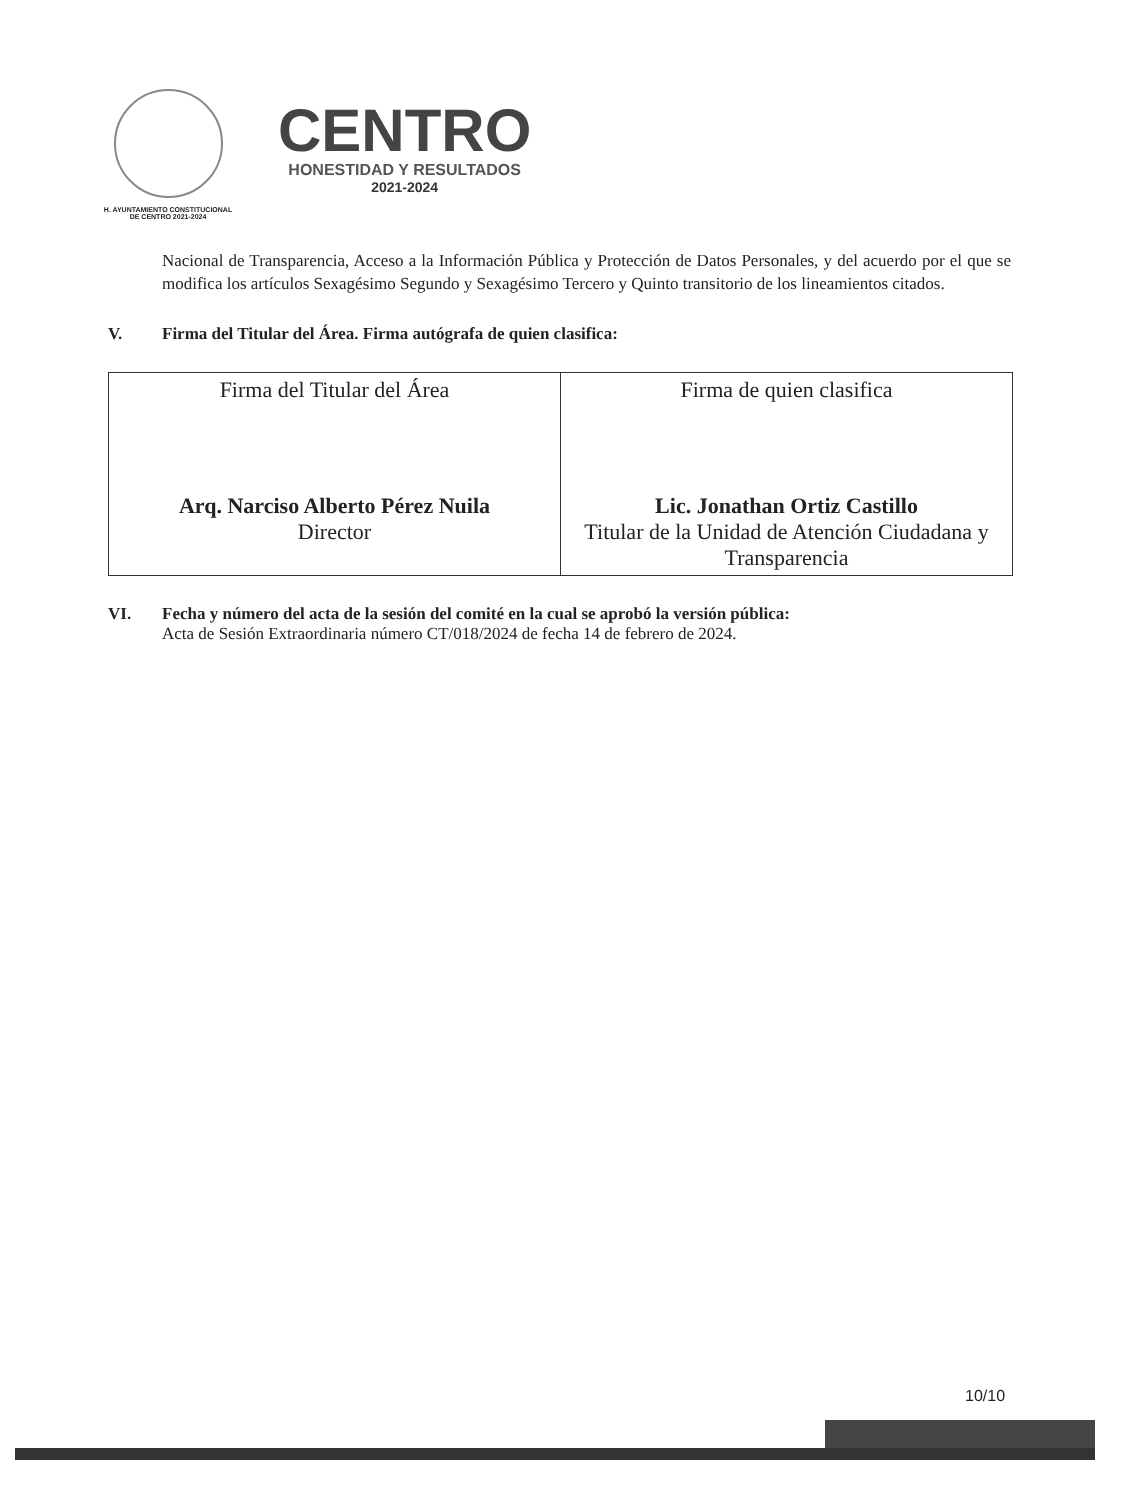H. AYUNTAMIENTO CONSTITUCIONAL
DE CENTRO 2021-2024
CENTRO
HONESTIDAD Y RESULTADOS
2021-2024
Nacional de Transparencia, Acceso a la Información Pública y Protección de Datos Personales, y del acuerdo por el que se modifica los artículos Sexagésimo Segundo y Sexagésimo Tercero y Quinto transitorio de los lineamientos citados.
V. Firma del Titular del Área. Firma autógrafa de quien clasifica:
| Firma del Titular del Área Arq. Narciso Alberto Pérez Nuila Director | Firma de quien clasifica Lic. Jonathan Ortiz Castillo Titular de la Unidad de Atención Ciudadana y Transparencia |
VI. Fecha y número del acta de la sesión del comité en la cual se aprobó la versión pública:
Acta de Sesión Extraordinaria número CT/018/2024 de fecha 14 de febrero de 2024.
10/10